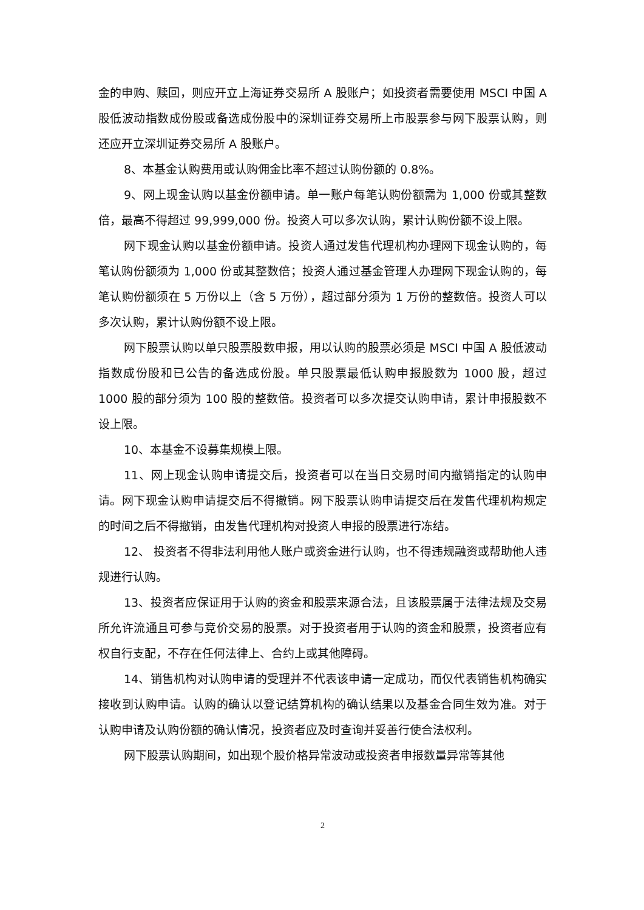金的申购、赎回，则应开立上海证券交易所 A 股账户；如投资者需要使用 MSCI 中国 A 股低波动指数成份股或备选成份股中的深圳证券交易所上市股票参与网下股票认购，则还应开立深圳证券交易所 A 股账户。
8、本基金认购费用或认购佣金比率不超过认购份额的 0.8%。
9、网上现金认购以基金份额申请。单一账户每笔认购份额需为 1,000 份或其整数倍，最高不得超过 99,999,000 份。投资人可以多次认购，累计认购份额不设上限。
网下现金认购以基金份额申请。投资人通过发售代理机构办理网下现金认购的，每笔认购份额须为 1,000 份或其整数倍；投资人通过基金管理人办理网下现金认购的，每笔认购份额须在 5 万份以上（含 5 万份），超过部分须为 1 万份的整数倍。投资人可以多次认购，累计认购份额不设上限。
网下股票认购以单只股票股数申报，用以认购的股票必须是 MSCI 中国 A 股低波动指数成份股和已公告的备选成份股。单只股票最低认购申报股数为 1000 股，超过 1000 股的部分须为 100 股的整数倍。投资者可以多次提交认购申请，累计申报股数不设上限。
10、本基金不设募集规模上限。
11、网上现金认购申请提交后，投资者可以在当日交易时间内撤销指定的认购申请。网下现金认购申请提交后不得撤销。网下股票认购申请提交后在发售代理机构规定的时间之后不得撤销，由发售代理机构对投资人申报的股票进行冻结。
12、 投资者不得非法利用他人账户或资金进行认购，也不得违规融资或帮助他人违规进行认购。
13、投资者应保证用于认购的资金和股票来源合法，且该股票属于法律法规及交易所允许流通且可参与竞价交易的股票。对于投资者用于认购的资金和股票，投资者应有权自行支配，不存在任何法律上、合约上或其他障碍。
14、销售机构对认购申请的受理并不代表该申请一定成功，而仅代表销售机构确实接收到认购申请。认购的确认以登记结算机构的确认结果以及基金合同生效为准。对于认购申请及认购份额的确认情况，投资者应及时查询并妥善行使合法权利。
网下股票认购期间，如出现个股价格异常波动或投资者申报数量异常等其他
2